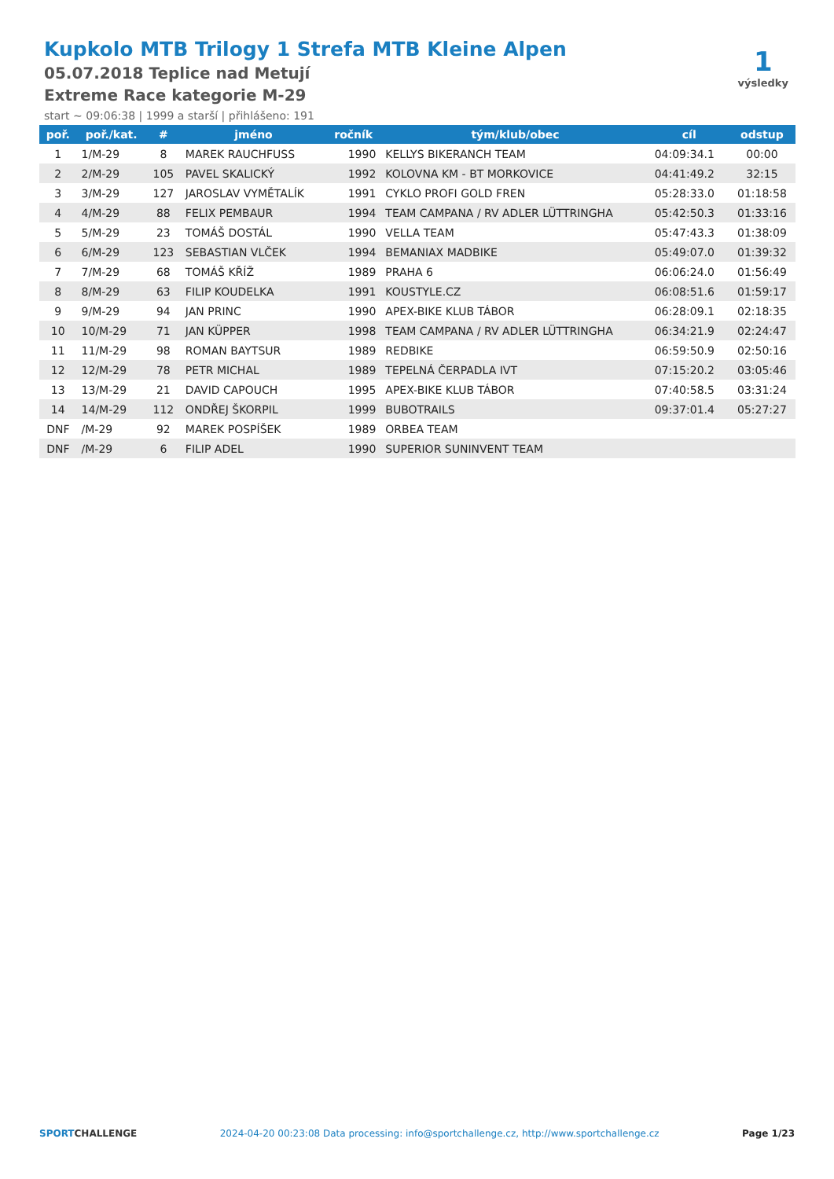Kupkolo MTB Trilogy 1 Strefa MTB Kleine Alpen
05.07.2018 Teplice nad Metují
Extreme Race kategorie M-29
start ~ 09:06:38 | 1999 a starší | přihlášeno: 191
1
výsledky
| poř. | poř./kat. | # | jméno | ročník | tým/klub/obec | cíl | odstup |
| --- | --- | --- | --- | --- | --- | --- | --- |
| 1 | 1/M-29 | 8 | MAREK RAUCHFUSS | 1990 | KELLYS BIKERANCH TEAM | 04:09:34.1 | 00:00 |
| 2 | 2/M-29 | 105 | PAVEL SKALICKÝ | 1992 | KOLOVNA KM - BT MORKOVICE | 04:41:49.2 | 32:15 |
| 3 | 3/M-29 | 127 | JAROSLAV VYMĚTALÍK | 1991 | CYKLO PROFI GOLD FREN | 05:28:33.0 | 01:18:58 |
| 4 | 4/M-29 | 88 | FELIX PEMBAUR | 1994 | TEAM CAMPANA / RV ADLER LÜTTRINGHA | 05:42:50.3 | 01:33:16 |
| 5 | 5/M-29 | 23 | TOMÁŠ DOSTÁL | 1990 | VELLA TEAM | 05:47:43.3 | 01:38:09 |
| 6 | 6/M-29 | 123 | SEBASTIAN VLČEK | 1994 | BEMANIAX MADBIKE | 05:49:07.0 | 01:39:32 |
| 7 | 7/M-29 | 68 | TOMÁŠ KŘÍŽ | 1989 | PRAHA 6 | 06:06:24.0 | 01:56:49 |
| 8 | 8/M-29 | 63 | FILIP KOUDELKA | 1991 | KOUSTYLE.CZ | 06:08:51.6 | 01:59:17 |
| 9 | 9/M-29 | 94 | JAN PRINC | 1990 | APEX-BIKE KLUB TÁBOR | 06:28:09.1 | 02:18:35 |
| 10 | 10/M-29 | 71 | JAN KÜPPER | 1998 | TEAM CAMPANA / RV ADLER LÜTTRINGHA | 06:34:21.9 | 02:24:47 |
| 11 | 11/M-29 | 98 | ROMAN BAYTSUR | 1989 | REDBIKE | 06:59:50.9 | 02:50:16 |
| 12 | 12/M-29 | 78 | PETR MICHAL | 1989 | TEPELNÁ ČERPADLA IVT | 07:15:20.2 | 03:05:46 |
| 13 | 13/M-29 | 21 | DAVID CAPOUCH | 1995 | APEX-BIKE KLUB TÁBOR | 07:40:58.5 | 03:31:24 |
| 14 | 14/M-29 | 112 | ONDŘEJ ŠKORPIL | 1999 | BUBOTRAILS | 09:37:01.4 | 05:27:27 |
| DNF | /M-29 | 92 | MAREK POSPÍŠEK | 1989 | ORBEA TEAM | | |
| DNF | /M-29 | 6 | FILIP ADEL | 1990 | SUPERIOR SUNINVENT TEAM | | |
SPORTCHALLENGE 2024-04-20 00:23:08 Data processing: info@sportchallenge.cz, http://www.sportchallenge.cz
Page 1/23